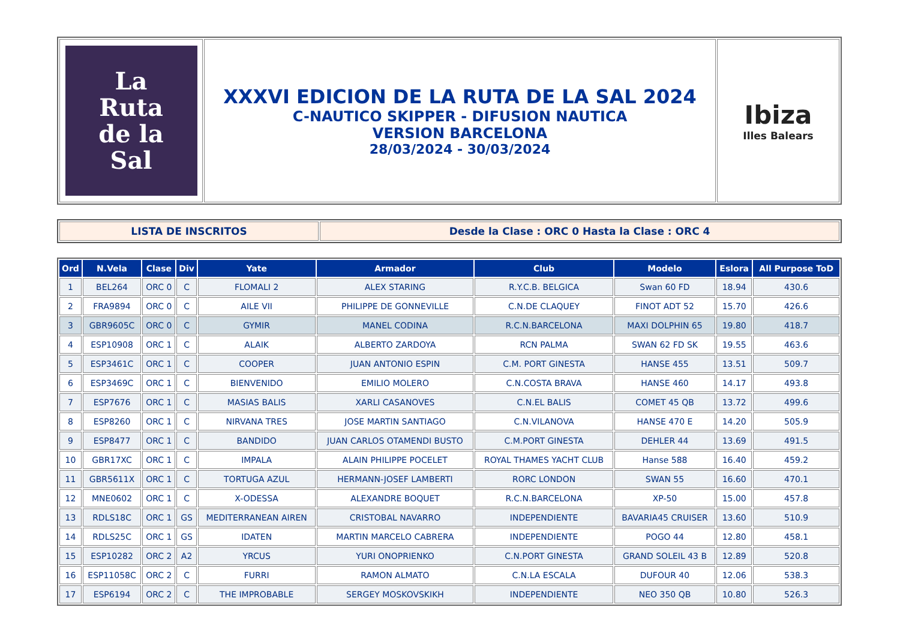| La Ruta de la Sal | XXXVI EDICION DE LA RUTA DE LA SAL 2024 C-NAUTICO SKIPPER - DIFUSION NAUTICA VERSION BARCELONA 28/03/2024 - 30/03/2024 | Ibiza Illes Balears |
| LISTA DE INSCRITOS | Desde la Clase : ORC 0 Hasta la Clase : ORC 4 |
| Ord | N.Vela | Clase | Div | Yate | Armador | Club | Modelo | Eslora | All Purpose ToD |
| --- | --- | --- | --- | --- | --- | --- | --- | --- | --- |
| 1 | BEL264 | ORC 0 | C | FLOMALI 2 | ALEX STARING | R.Y.C.B. BELGICA | Swan 60 FD | 18.94 | 430.6 |
| 2 | FRA9894 | ORC 0 | C | AILE VII | PHILIPPE DE GONNEVILLE | C.N.DE CLAQUEY | FINOT ADT 52 | 15.70 | 426.6 |
| 3 | GBR9605C | ORC 0 | C | GYMIR | MANEL CODINA | R.C.N.BARCELONA | MAXI DOLPHIN 65 | 19.80 | 418.7 |
| 4 | ESP10908 | ORC 1 | C | ALAIK | ALBERTO ZARDOYA | RCN PALMA | SWAN 62 FD SK | 19.55 | 463.6 |
| 5 | ESP3461C | ORC 1 | C | COOPER | JUAN ANTONIO ESPIN | C.M. PORT GINESTA | HANSE 455 | 13.51 | 509.7 |
| 6 | ESP3469C | ORC 1 | C | BIENVENIDO | EMILIO MOLERO | C.N.COSTA BRAVA | HANSE 460 | 14.17 | 493.8 |
| 7 | ESP7676 | ORC 1 | C | MASIAS BALIS | XARLI CASANOVES | C.N.EL BALIS | COMET 45 QB | 13.72 | 499.6 |
| 8 | ESP8260 | ORC 1 | C | NIRVANA TRES | JOSE MARTIN SANTIAGO | C.N.VILANOVA | HANSE 470 E | 14.20 | 505.9 |
| 9 | ESP8477 | ORC 1 | C | BANDIDO | JUAN CARLOS OTAMENDI BUSTO | C.M.PORT GINESTA | DEHLER 44 | 13.69 | 491.5 |
| 10 | GBR17XC | ORC 1 | C | IMPALA | ALAIN PHILIPPE POCELET | ROYAL THAMES YACHT CLUB | Hanse 588 | 16.40 | 459.2 |
| 11 | GBR5611X | ORC 1 | C | TORTUGA AZUL | HERMANN-JOSEF LAMBERTI | RORC LONDON | SWAN 55 | 16.60 | 470.1 |
| 12 | MNE0602 | ORC 1 | C | X-ODESSA | ALEXANDRE BOQUET | R.C.N.BARCELONA | XP-50 | 15.00 | 457.8 |
| 13 | RDLS18C | ORC 1 | GS | MEDITERRANEAN AIREN | CRISTOBAL NAVARRO | INDEPENDIENTE | BAVARIA45 CRUISER | 13.60 | 510.9 |
| 14 | RDLS25C | ORC 1 | GS | IDATEN | MARTIN MARCELO CABRERA | INDEPENDIENTE | POGO 44 | 12.80 | 458.1 |
| 15 | ESP10282 | ORC 2 | A2 | YRCUS | YURI ONOPRIENKO | C.N.PORT GINESTA | GRAND SOLEIL 43 B | 12.89 | 520.8 |
| 16 | ESP11058C | ORC 2 | C | FURRI | RAMON ALMATO | C.N.LA ESCALA | DUFOUR 40 | 12.06 | 538.3 |
| 17 | ESP6194 | ORC 2 | C | THE IMPROBABLE | SERGEY MOSKOVSKIKH | INDEPENDIENTE | NEO 350 QB | 10.80 | 526.3 |